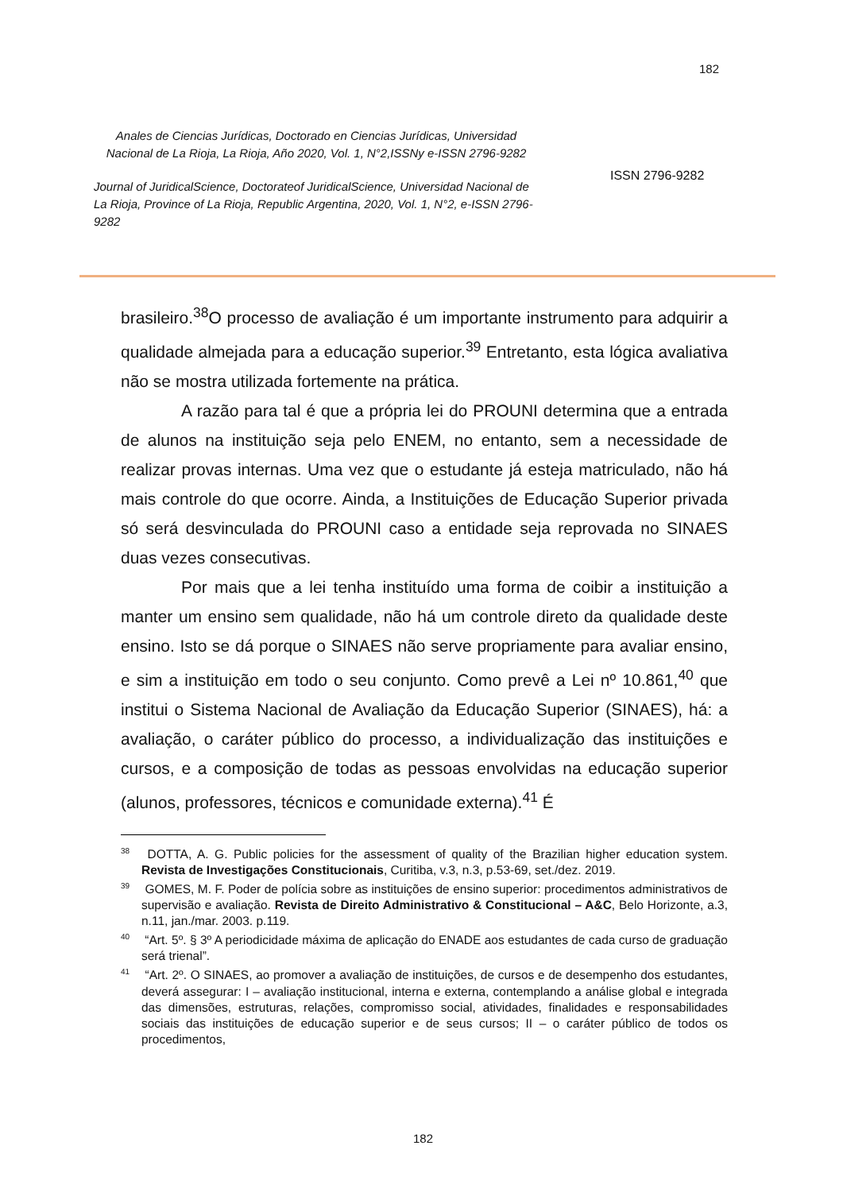182
Anales de Ciencias Jurídicas, Doctorado en Ciencias Jurídicas, Universidad Nacional de La Rioja, La Rioja, Año 2020, Vol. 1, N°2,ISSNy e-ISSN 2796-9282
Journal of JuridicalScience, Doctorateof JuridicalScience, Universidad Nacional de La Rioja, Province of La Rioja, Republic Argentina, 2020, Vol. 1, N°2, e-ISSN 2796-9282
ISSN 2796-9282
brasileiro.<sup>38</sup>O processo de avaliação é um importante instrumento para adquirir a qualidade almejada para a educação superior.<sup>39</sup> Entretanto, esta lógica avaliativa não se mostra utilizada fortemente na prática.
A razão para tal é que a própria lei do PROUNI determina que a entrada de alunos na instituição seja pelo ENEM, no entanto, sem a necessidade de realizar provas internas. Uma vez que o estudante já esteja matriculado, não há mais controle do que ocorre. Ainda, a Instituições de Educação Superior privada só será desvinculada do PROUNI caso a entidade seja reprovada no SINAES duas vezes consecutivas.
Por mais que a lei tenha instituído uma forma de coibir a instituição a manter um ensino sem qualidade, não há um controle direto da qualidade deste ensino. Isto se dá porque o SINAES não serve propriamente para avaliar ensino, e sim a instituição em todo o seu conjunto. Como prevê a Lei nº 10.861,<sup>40</sup> que institui o Sistema Nacional de Avaliação da Educação Superior (SINAES), há: a avaliação, o caráter público do processo, a individualização das instituições e cursos, e a composição de todas as pessoas envolvidas na educação superior (alunos, professores, técnicos e comunidade externa).<sup>41</sup> É
<sup>38</sup> DOTTA, A. G. Public policies for the assessment of quality of the Brazilian higher education system. Revista de Investigações Constitucionais, Curitiba, v.3, n.3, p.53-69, set./dez. 2019.
<sup>39</sup> GOMES, M. F. Poder de polícia sobre as instituições de ensino superior: procedimentos administrativos de supervisão e avaliação. Revista de Direito Administrativo & Constitucional – A&C, Belo Horizonte, a.3, n.11, jan./mar. 2003. p.119.
<sup>40</sup> “Art. 5º. § 3º A periodicidade máxima de aplicação do ENADE aos estudantes de cada curso de graduação será trienal”.
<sup>41</sup> “Art. 2º. O SINAES, ao promover a avaliação de instituições, de cursos e de desempenho dos estudantes, deverá assegurar: I – avaliação institucional, interna e externa, contemplando a análise global e integrada das dimensões, estruturas, relações, compromisso social, atividades, finalidades e responsabilidades sociais das instituições de educação superior e de seus cursos; II – o caráter público de todos os procedimentos,
182